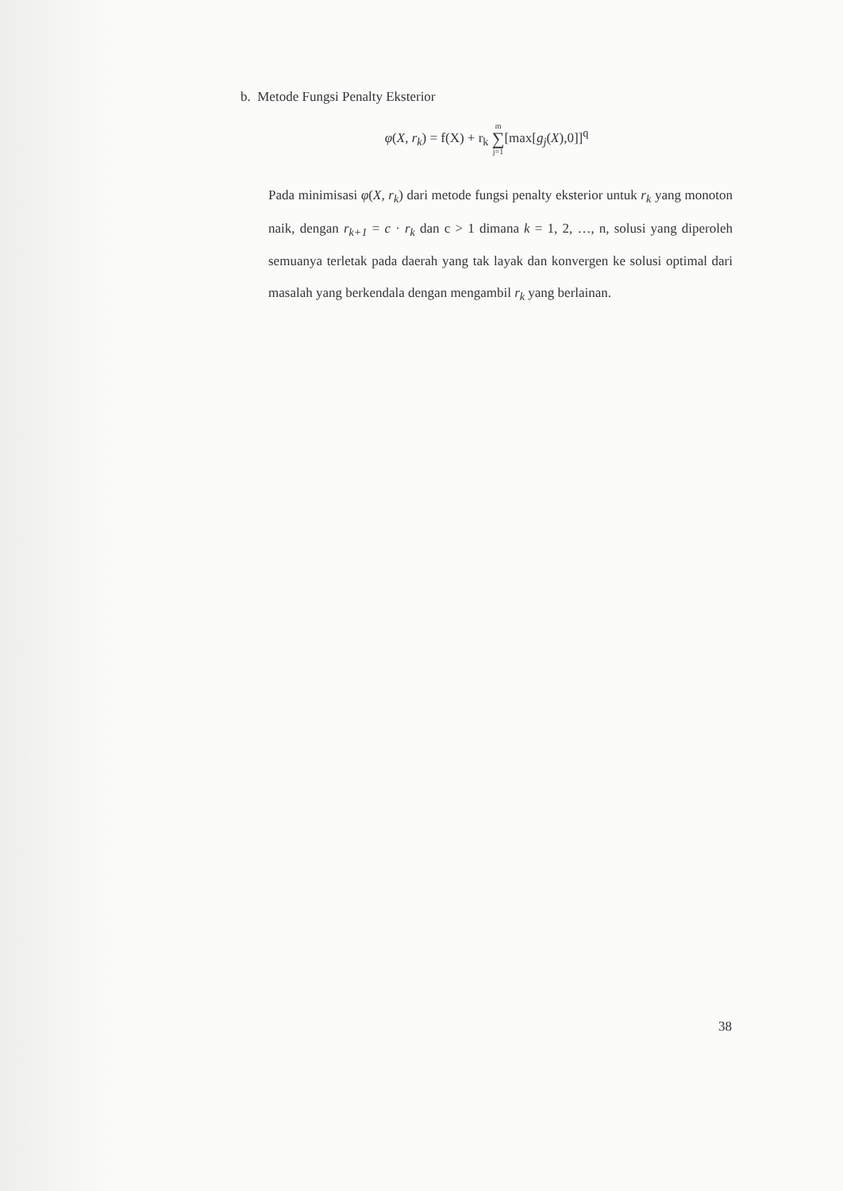b. Metode Fungsi Penalty Eksterior
φ(X, r<sub>k</sub>) = f(X) + r<sub>k</sub> m ∑ j=1[max[g<sub>j</sub>(X),0]]<sup>q</sup>
Pada minimisasi φ(X, r<sub>k</sub>) dari metode fungsi penalty eksterior untuk r<sub>k</sub> yang monoton naik, dengan r<sub>k+1</sub> = c · r<sub>k</sub> dan c > 1 dimana k = 1, 2, …, n, solusi yang diperoleh semuanya terletak pada daerah yang tak layak dan konvergen ke solusi optimal dari masalah yang berkendala dengan mengambil r<sub>k</sub> yang berlainan.
38